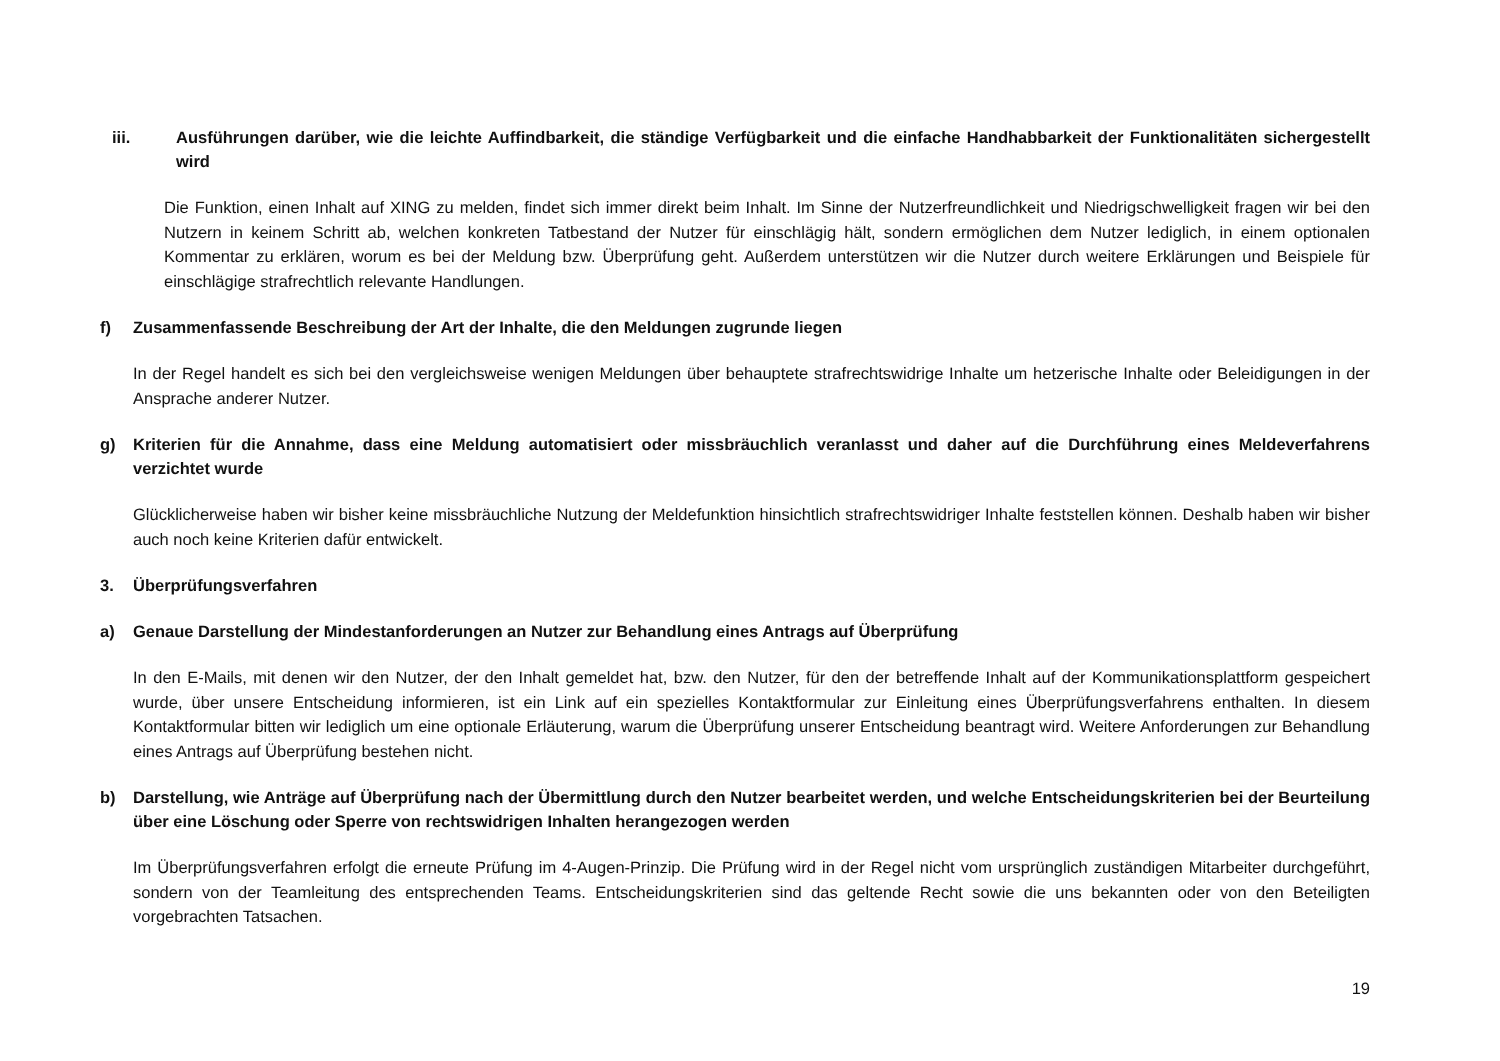iii. Ausführungen darüber, wie die leichte Auffindbarkeit, die ständige Verfügbarkeit und die einfache Handhabbarkeit der Funktionalitäten sichergestellt wird
Die Funktion, einen Inhalt auf XING zu melden, findet sich immer direkt beim Inhalt. Im Sinne der Nutzerfreundlichkeit und Niedrigschwelligkeit fragen wir bei den Nutzern in keinem Schritt ab, welchen konkreten Tatbestand der Nutzer für einschlägig hält, sondern ermöglichen dem Nutzer lediglich, in einem optionalen Kommentar zu erklären, worum es bei der Meldung bzw. Überprüfung geht. Außerdem unterstützen wir die Nutzer durch weitere Erklärungen und Beispiele für einschlägige strafrechtlich relevante Handlungen.
f) Zusammenfassende Beschreibung der Art der Inhalte, die den Meldungen zugrunde liegen
In der Regel handelt es sich bei den vergleichsweise wenigen Meldungen über behauptete strafrechtswidrige Inhalte um hetzerische Inhalte oder Beleidigungen in der Ansprache anderer Nutzer.
g) Kriterien für die Annahme, dass eine Meldung automatisiert oder missbräuchlich veranlasst und daher auf die Durchführung eines Meldeverfahrens verzichtet wurde
Glücklicherweise haben wir bisher keine missbräuchliche Nutzung der Meldefunktion hinsichtlich strafrechtswidriger Inhalte feststellen können. Deshalb haben wir bisher auch noch keine Kriterien dafür entwickelt.
3. Überprüfungsverfahren
a) Genaue Darstellung der Mindestanforderungen an Nutzer zur Behandlung eines Antrags auf Überprüfung
In den E-Mails, mit denen wir den Nutzer, der den Inhalt gemeldet hat, bzw. den Nutzer, für den der betreffende Inhalt auf der Kommunikationsplattform gespeichert wurde, über unsere Entscheidung informieren, ist ein Link auf ein spezielles Kontaktformular zur Einleitung eines Überprüfungsverfahrens enthalten. In diesem Kontaktformular bitten wir lediglich um eine optionale Erläuterung, warum die Überprüfung unserer Entscheidung beantragt wird. Weitere Anforderungen zur Behandlung eines Antrags auf Überprüfung bestehen nicht.
b) Darstellung, wie Anträge auf Überprüfung nach der Übermittlung durch den Nutzer bearbeitet werden, und welche Entscheidungskriterien bei der Beurteilung über eine Löschung oder Sperre von rechtswidrigen Inhalten herangezogen werden
Im Überprüfungsverfahren erfolgt die erneute Prüfung im 4-Augen-Prinzip. Die Prüfung wird in der Regel nicht vom ursprünglich zuständigen Mitarbeiter durchgeführt, sondern von der Teamleitung des entsprechenden Teams. Entscheidungskriterien sind das geltende Recht sowie die uns bekannten oder von den Beteiligten vorgebrachten Tatsachen.
19